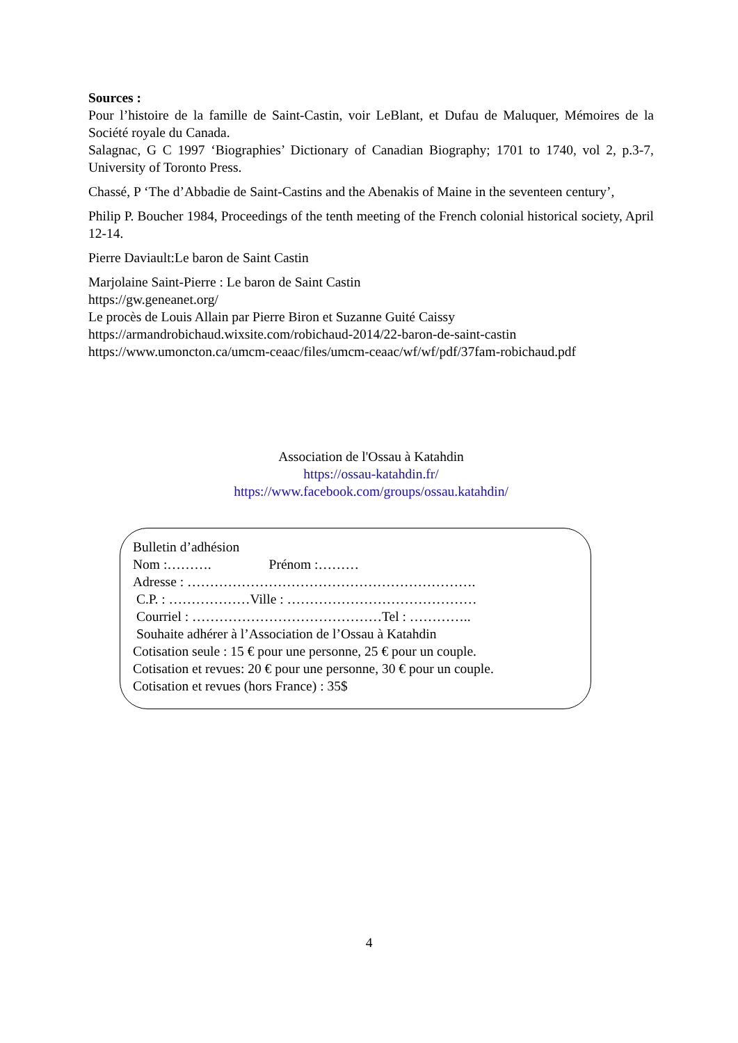Sources :
Pour l’histoire de la famille de Saint-Castin, voir LeBlant, et Dufau de Maluquer, Mémoires de la Société royale du Canada.
Salagnac, G C 1997 ‘Biographies’ Dictionary of Canadian Biography; 1701 to 1740, vol 2, p.3-7, University of Toronto Press.
Chassé, P ‘The d’Abbadie de Saint-Castins and the Abenakis of Maine in the seventeen century’,
Philip P. Boucher 1984, Proceedings of the tenth meeting of the French colonial historical society, April 12-14.
Pierre Daviault:Le baron de Saint Castin
Marjolaine Saint-Pierre : Le baron de Saint Castin
https://gw.geneanet.org/
Le procès de Louis Allain par Pierre Biron et Suzanne Guité Caissy
https://armandrobichaud.wixsite.com/robichaud-2014/22-baron-de-saint-castin
https://www.umoncton.ca/umcm-ceaac/files/umcm-ceaac/wf/wf/pdf/37fam-robichaud.pdf
Association de l'Ossau à Katahdin
https://ossau-katahdin.fr/
https://www.facebook.com/groups/ossau.katahdin/
Bulletin d’adhésion
Nom :………. Prénom :………
Adresse : ……………………………………………………….
C.P. : ………………Ville : ……………………………………
Courriel : ……………………………………Tel : …………..
Souhaite adhérer à l’Association de l’Ossau à Katahdin
Cotisation seule : 15 € pour une personne, 25 € pour un couple.
Cotisation et revues: 20 € pour une personne, 30 € pour un couple.
Cotisation et revues (hors France) : 35$
4